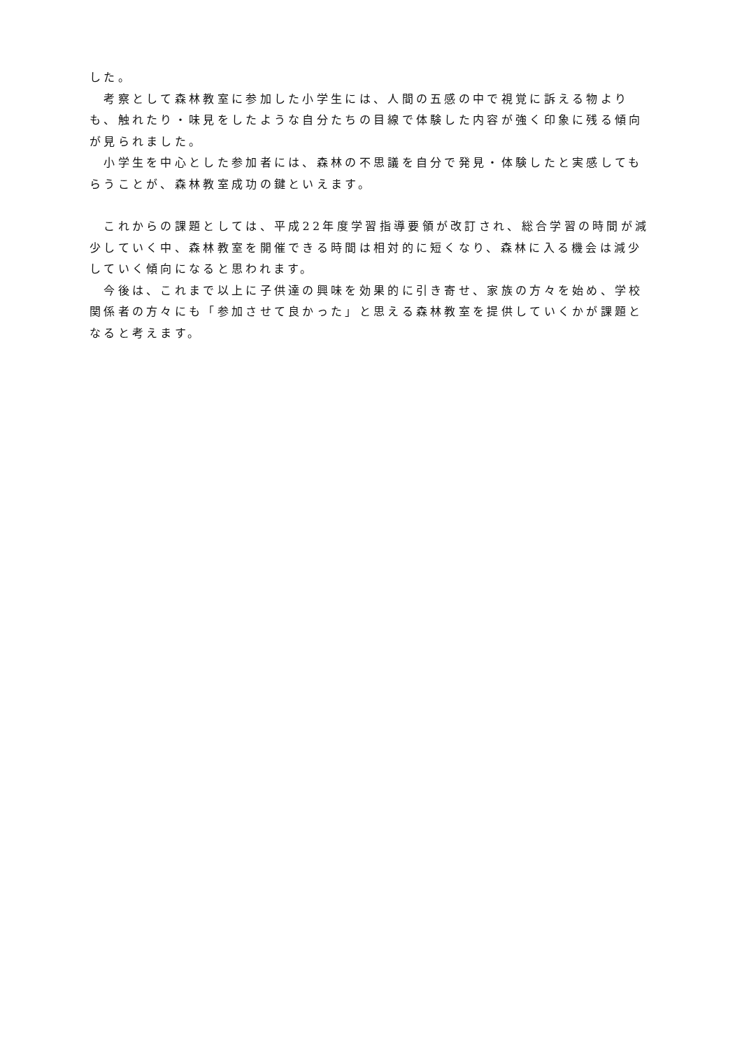した。
　考察として森林教室に参加した小学生には、人間の五感の中で視覚に訴える物よりも、触れたり・味見をしたような自分たちの目線で体験した内容が強く印象に残る傾向が見られました。
　小学生を中心とした参加者には、森林の不思議を自分で発見・体験したと実感してもらうことが、森林教室成功の鍵といえます。
　これからの課題としては、平成22年度学習指導要領が改訂され、総合学習の時間が減少していく中、森林教室を開催できる時間は相対的に短くなり、森林に入る機会は減少していく傾向になると思われます。
　今後は、これまで以上に子供達の興味を効果的に引き寄せ、家族の方々を始め、学校関係者の方々にも「参加させて良かった」と思える森林教室を提供していくかが課題となると考えます。